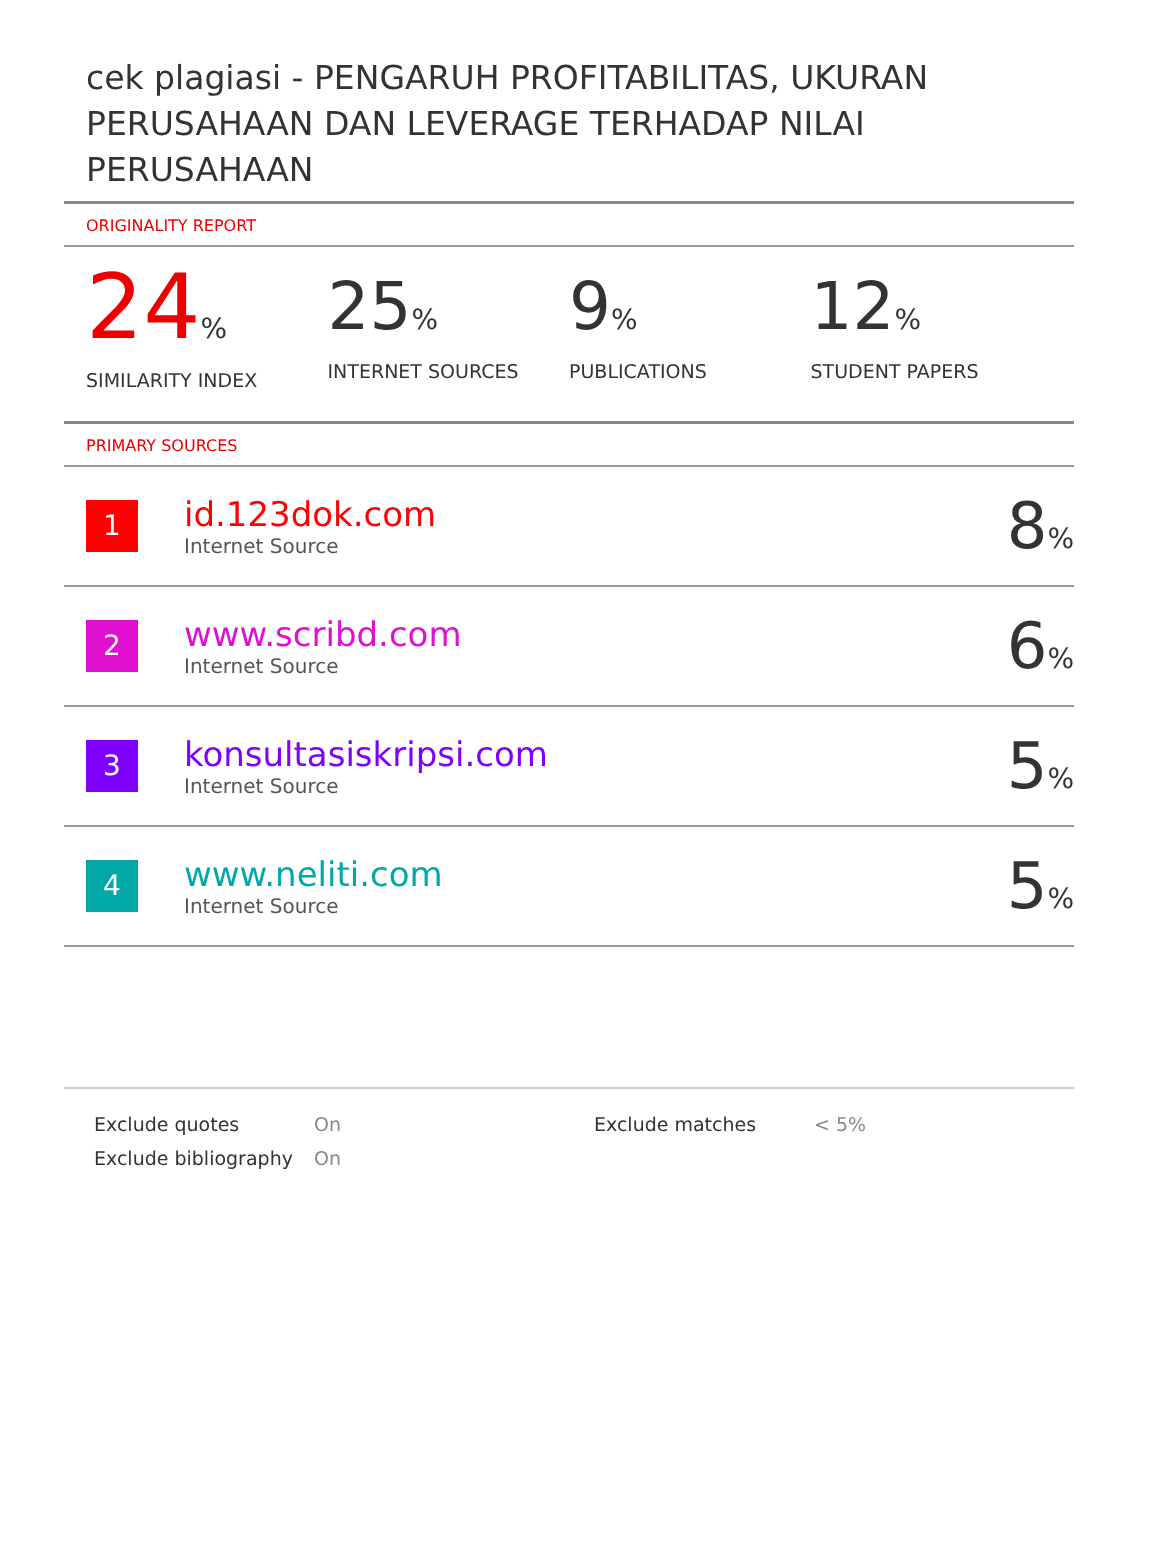cek plagiasi - PENGARUH PROFITABILITAS, UKURAN PERUSAHAAN DAN LEVERAGE TERHADAP NILAI PERUSAHAAN
ORIGINALITY REPORT
24%
SIMILARITY INDEX
25%
INTERNET SOURCES
9%
PUBLICATIONS
12%
STUDENT PAPERS
PRIMARY SOURCES
| 1 | id.123dok.com Internet Source | 8 % |
| 2 | www.scribd.com Internet Source | 6 % |
| 3 | konsultasiskripsi.com Internet Source | 5 % |
| 4 | www.neliti.com Internet Source | 5 % |
| Exclude quotes | On | Exclude matches | < 5% |
| Exclude bibliography | On | | |